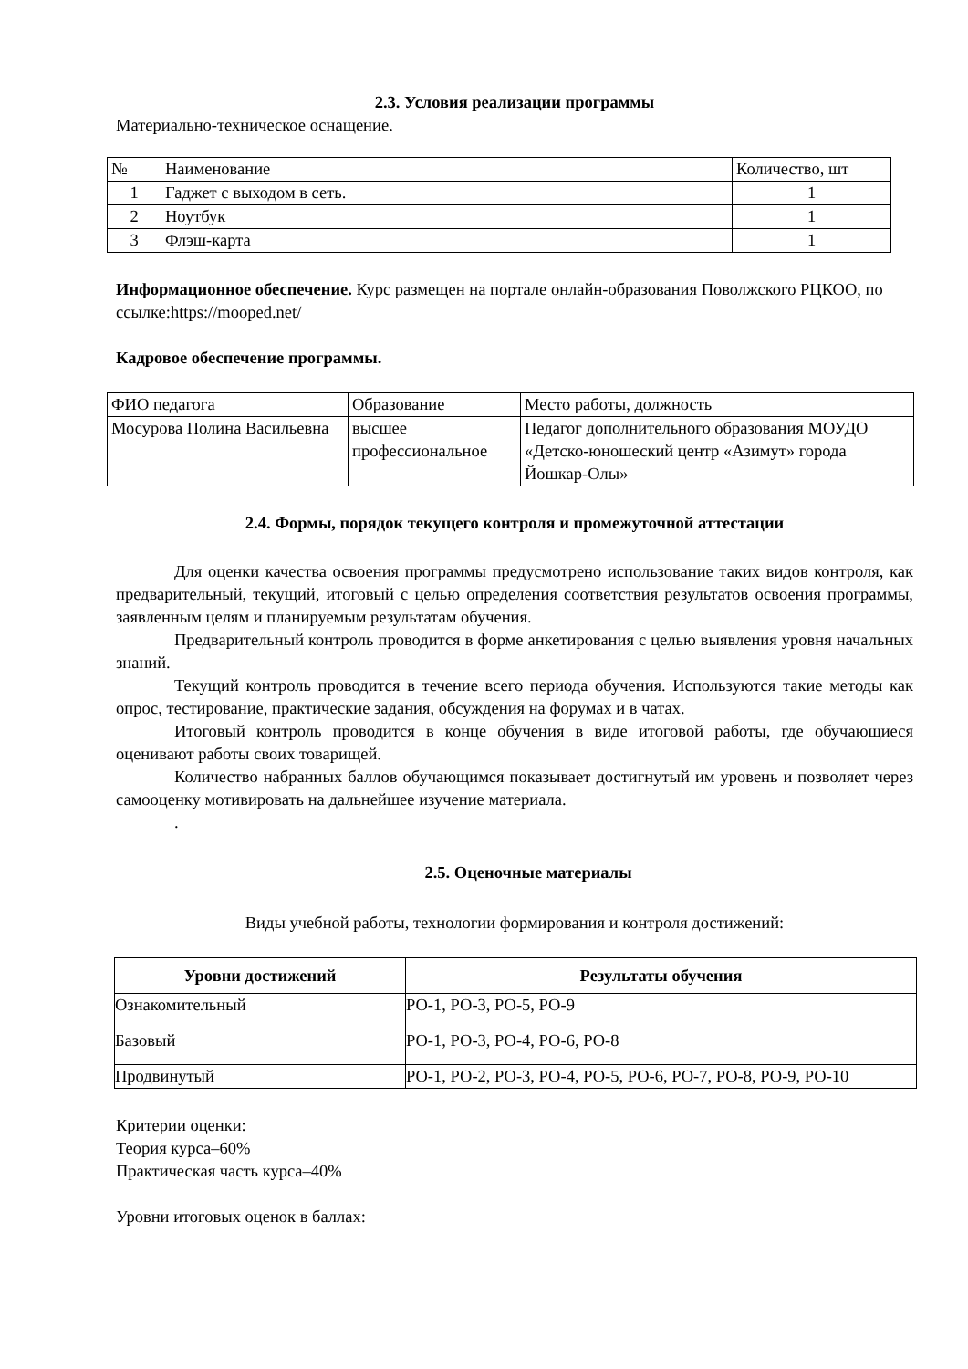2.3. Условия реализации программы
Материально-техническое оснащение.
| № | Наименование | Количество, шт |
| 1 | Гаджет с выходом в сеть. | 1 |
| 2 | Ноутбук | 1 |
| 3 | Флэш-карта | 1 |
Информационное обеспечение. Курс размещен на портале онлайн-образования Поволжского РЦКОО, по ссылке:https://mooped.net/
Кадровое обеспечение программы.
| ФИО педагога | Образование | Место работы, должность |
| Мосурова Полина Васильевна | высшее профессиональное | Педагог дополнительного образования МОУДО «Детско-юношеский центр «Азимут» города Йошкар-Олы» |
2.4. Формы, порядок текущего контроля и промежуточной аттестации
Для оценки качества освоения программы предусмотрено использование таких видов контроля, как предварительный, текущий, итоговый с целью определения соответствия результатов освоения программы, заявленным целям и планируемым результатам обучения.
Предварительный контроль проводится в форме анкетирования с целью выявления уровня начальных знаний.
Текущий контроль проводится в течение всего периода обучения. Используются такие методы как опрос, тестирование, практические задания, обсуждения на форумах и в чатах.
Итоговый контроль проводится в конце обучения в виде итоговой работы, где обучающиеся оценивают работы своих товарищей.
Количество набранных баллов обучающимся показывает достигнутый им уровень и позволяет через самооценку мотивировать на дальнейшее изучение материала.
.
2.5. Оценочные материалы
Виды учебной работы, технологии формирования и контроля достижений:
| Уровни достижений | Результаты обучения |
| --- | --- |
| Ознакомительный | РО-1, РО-3, РО-5, РО-9 |
| Базовый | РО-1, РО-3, РО-4, РО-6, РО-8 |
| Продвинутый | РО-1, РО-2, РО-3, РО-4, РО-5, РО-6, РО-7, РО-8, РО-9, РО-10 |
Критерии оценки:
Теория курса–60%
Практическая часть курса–40%
Уровни итоговых оценок в баллах: